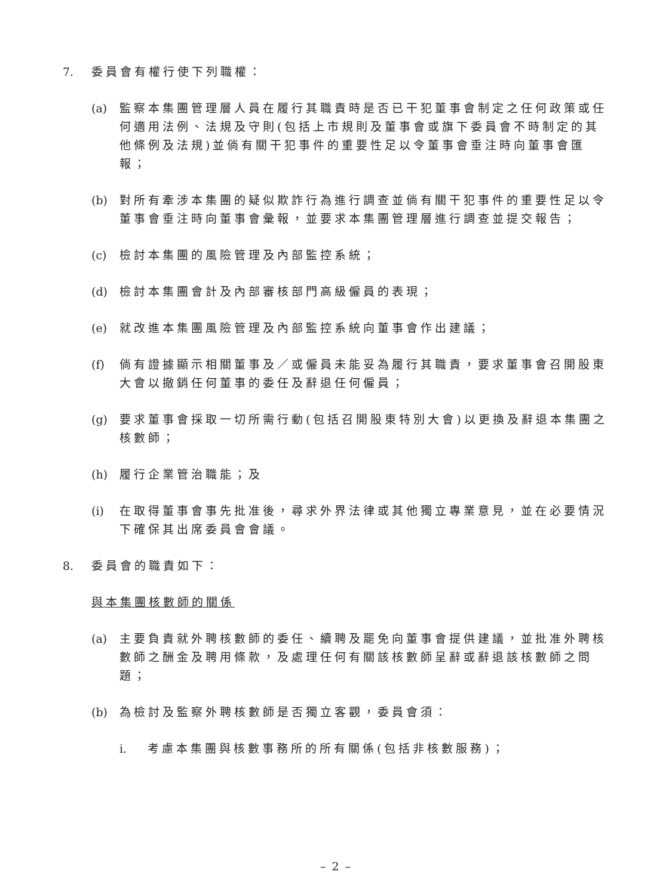7. 委員會有權行使下列職權：
(a)
監察本集團管理層人員在履行其職責時是否已干犯董事會制定之任何政策或任何適用法例、法規及守則(包括上市規則及董事會或旗下委員會不時制定的其他條例及法規)並倘有關干犯事件的重要性足以令董事會垂注時向董事會匯報；
(b)
對所有牽涉本集團的疑似欺詐行為進行調查並倘有關干犯事件的重要性足以令董事會垂注時向董事會彙報，並要求本集團管理層進行調查並提交報告；
(c)
檢討本集團的風險管理及內部監控系統；
(d)
檢討本集團會計及內部審核部門高級僱員的表現；
(e)
就改進本集團風險管理及內部監控系統向董事會作出建議；
(f)
倘有證據顯示相關董事及／或僱員未能妥為履行其職責，要求董事會召開股東大會以撤銷任何董事的委任及辭退任何僱員；
(g)
要求董事會採取一切所需行動(包括召開股東特別大會)以更換及辭退本集團之核數師；
(h)
履行企業管治職能；及
(i)
在取得董事會事先批准後，尋求外界法律或其他獨立專業意見，並在必要情況下確保其出席委員會會議。
8. 委員會的職責如下：
與本集團核數師的關係
(a)
主要負責就外聘核數師的委任、續聘及罷免向董事會提供建議，並批准外聘核數師之酬金及聘用條款，及處理任何有關該核數師呈辭或辭退該核數師之問題；
(b)
為檢討及監察外聘核數師是否獨立客觀，委員會須：
i. 考慮本集團與核數事務所的所有關係(包括非核數服務)；
– 2 –